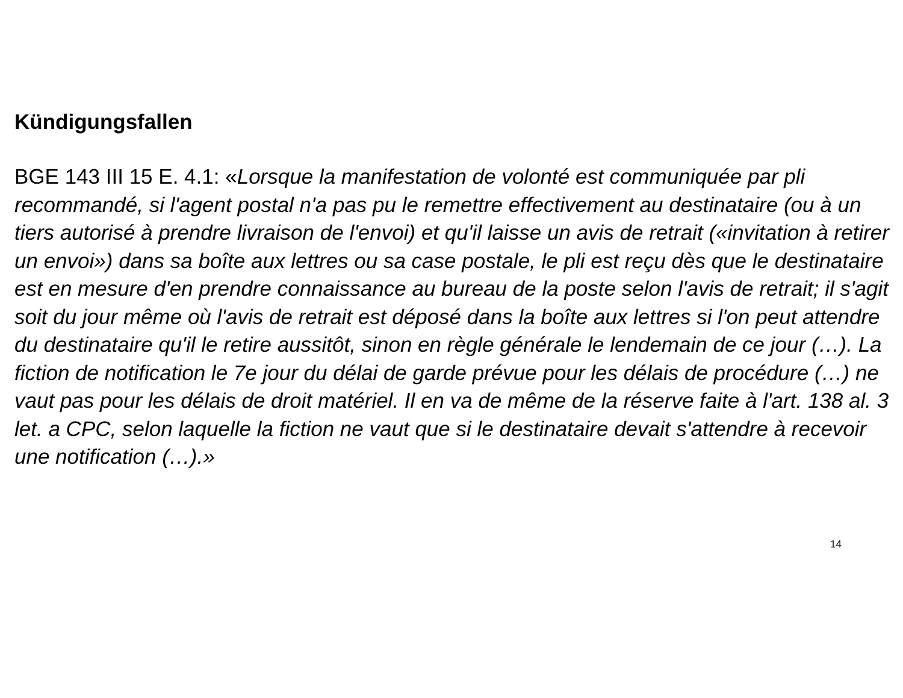Kündigungsfallen
BGE 143 III 15 E. 4.1: «Lorsque la manifestation de volonté est communiquée par pli recommandé, si l'agent postal n'a pas pu le remettre effectivement au destinataire (ou à un tiers autorisé à prendre livraison de l'envoi) et qu'il laisse un avis de retrait («invitation à retirer un envoi») dans sa boîte aux lettres ou sa case postale, le pli est reçu dès que le destinataire est en mesure d'en prendre connaissance au bureau de la poste selon l'avis de retrait; il s'agit soit du jour même où l'avis de retrait est déposé dans la boîte aux lettres si l'on peut attendre du destinataire qu'il le retire aussitôt, sinon en règle générale le lendemain de ce jour (…). La fiction de notification le 7e jour du délai de garde prévue pour les délais de procédure (…) ne vaut pas pour les délais de droit matériel. Il en va de même de la réserve faite à l'art. 138 al. 3 let. a CPC, selon laquelle la fiction ne vaut que si le destinataire devait s'attendre à recevoir une notification (…).»
14